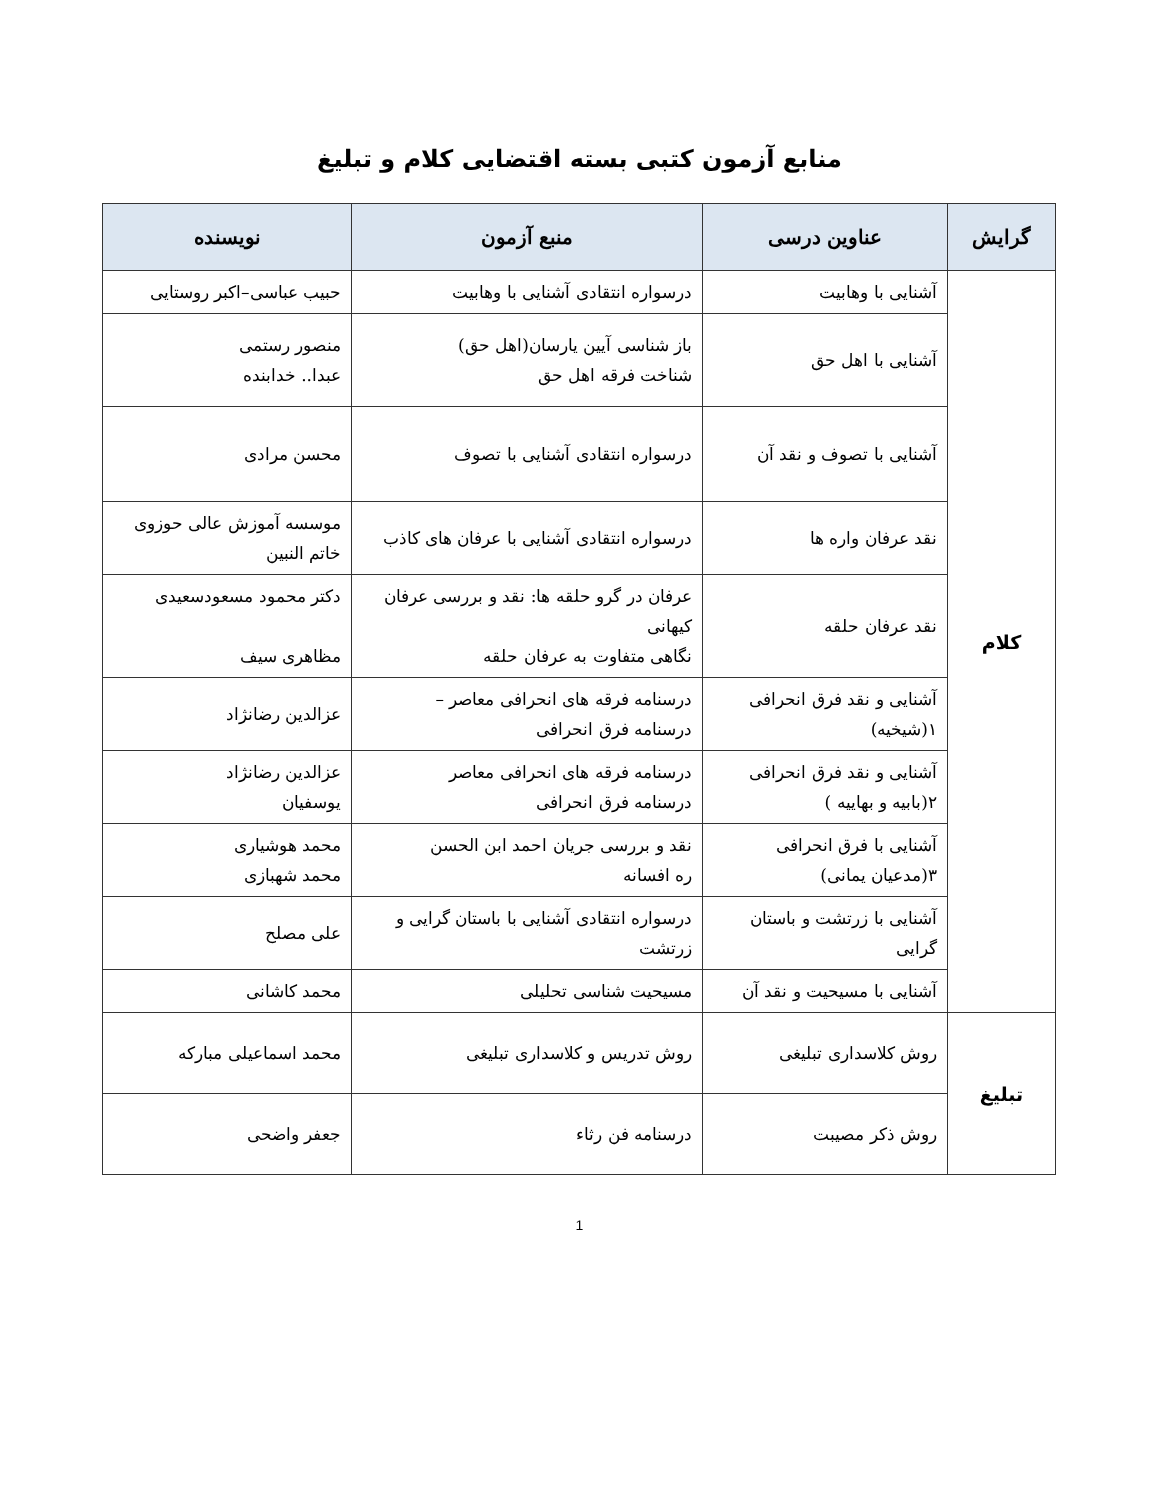منابع آزمون کتبی بسته اقتضایی کلام و تبلیغ
| گرایش | عناوین درسی | منبع آزمون | نویسنده |
| --- | --- | --- | --- |
| کلام | آشنایی با وهابیت | درسواره انتقادی آشنایی با وهابیت | حبیب عباسی–اکبر روستایی |
| | آشنایی با اهل حق | باز شناسی آیین یارسان(اهل حق) شناخت فرقه اهل حق | منصور رستمی عبدا.. خدابنده |
| | آشنایی با تصوف و نقد آن | درسواره انتقادی آشنایی با تصوف | محسن مرادی |
| | نقد عرفان واره ها | درسواره انتقادی آشنایی با عرفان های کاذب | موسسه آموزش عالی حوزوی خاتم النبین |
| | نقد عرفان حلقه | عرفان در گرو حلقه ها: نقد و بررسی عرفان کیهانی نگاهی متفاوت به عرفان حلقه | دکتر محمود مسعودسعیدی مظاهری سیف |
| | آشنایی و نقد فرق انحرافی ۱(شیخیه) | درسنامه فرقه های انحرافی معاصر – درسنامه فرق انحرافی | عزالدین رضانژاد |
| | آشنایی و نقد فرق انحرافی ۲(بابیه و بهاییه ) | درسنامه فرقه های انحرافی معاصر درسنامه فرق انحرافی | عزالدین رضانژاد یوسفیان |
| | آشنایی با فرق انحرافی ۳(مدعیان یمانی) | نقد و بررسی جریان احمد ابن الحسن ره افسانه | محمد هوشیاری محمد شهبازی |
| | آشنایی با زرتشت و باستان گرایی | درسواره انتقادی آشنایی با باستان گرایی و زرتشت | علی مصلح |
| | آشنایی با مسیحیت و نقد آن | مسیحیت شناسی تحلیلی | محمد کاشانی |
| تبلیغ | روش کلاسداری تبلیغی | روش تدریس و کلاسداری تبلیغی | محمد اسماعیلی مبارکه |
| | روش ذکر مصیبت | درسنامه فن رثاء | جعفر واضحی |
1